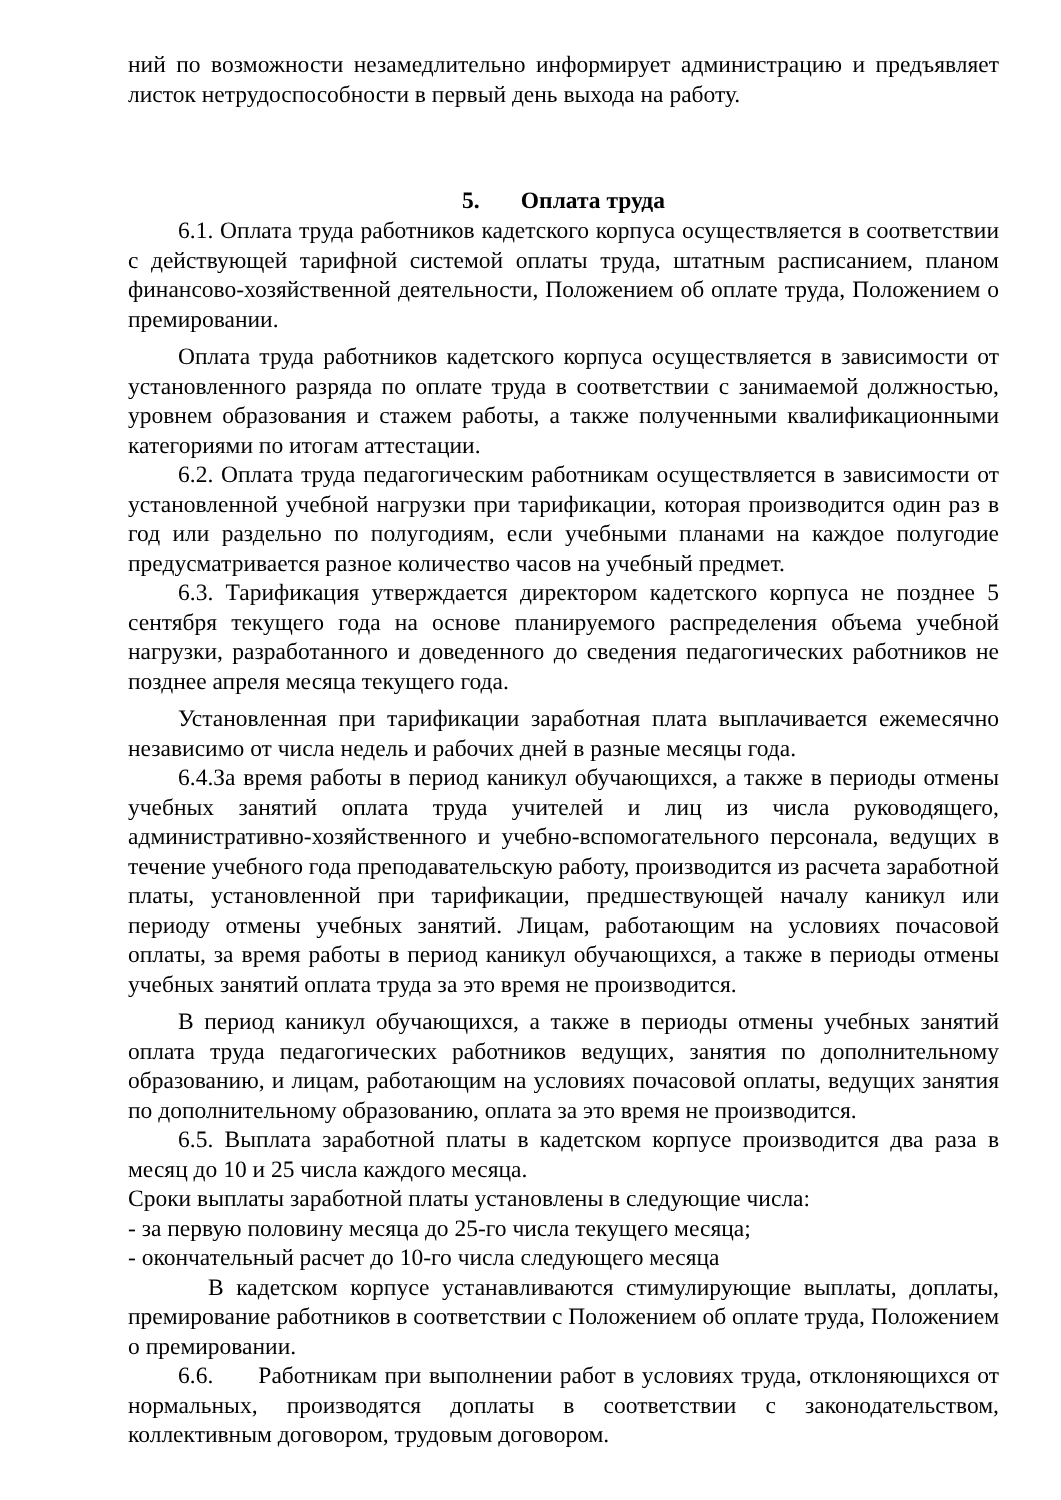ний по возможности незамедлительно информирует администрацию и предъявляет листок нетрудоспособности в первый день выхода на работу.
5. Оплата труда
6.1. Оплата труда работников кадетского корпуса осуществляется в соответствии с действующей тарифной системой оплаты труда, штатным расписанием, планом финансово-хозяйственной деятельности, Положением об оплате труда, Положением о премировании.
Оплата труда работников кадетского корпуса осуществляется в зависимости от установленного разряда по оплате труда в соответствии с занимаемой должностью, уровнем образования и стажем работы, а также полученными квалификационными категориями по итогам аттестации.
6.2. Оплата труда педагогическим работникам осуществляется в зависимости от установленной учебной нагрузки при тарификации, которая производится один раз в год или раздельно по полугодиям, если учебными планами на каждое полугодие предусматривается разное количество часов на учебный предмет.
6.3. Тарификация утверждается директором кадетского корпуса не позднее 5 сентября текущего года на основе планируемого распределения объема учебной нагрузки, разработанного и доведенного до сведения педагогических работников не позднее апреля месяца текущего года.
Установленная при тарификации заработная плата выплачивается ежемесячно независимо от числа недель и рабочих дней в разные месяцы года.
6.4.За время работы в период каникул обучающихся, а также в периоды отмены учебных занятий оплата труда учителей и лиц из числа руководящего, административно-хозяйственного и учебно-вспомогательного персонала, ведущих в течение учебного года преподавательскую работу, производится из расчета заработной платы, установленной при тарификации, предшествующей началу каникул или периоду отмены учебных занятий. Лицам, работающим на условиях почасовой оплаты, за время работы в период каникул обучающихся, а также в периоды отмены учебных занятий оплата труда за это время не производится.
В период каникул обучающихся, а также в периоды отмены учебных занятий оплата труда педагогических работников ведущих, занятия по дополнительному образованию, и лицам, работающим на условиях почасовой оплаты, ведущих занятия по дополнительному образованию, оплата за это время не производится.
6.5. Выплата заработной платы в кадетском корпусе производится два раза в месяц до 10 и 25 числа каждого месяца.
Сроки выплаты заработной платы установлены в следующие числа:
- за первую половину месяца до 25-го числа текущего месяца;
- окончательный расчет до 10-го числа следующего месяца
В кадетском корпусе устанавливаются стимулирующие выплаты, доплаты, премирование работников в соответствии с Положением об оплате труда, Положением о премировании.
6.6. Работникам при выполнении работ в условиях труда, отклоняющихся от нормальных, производятся доплаты в соответствии с законодательством, коллективным договором, трудовым договором.